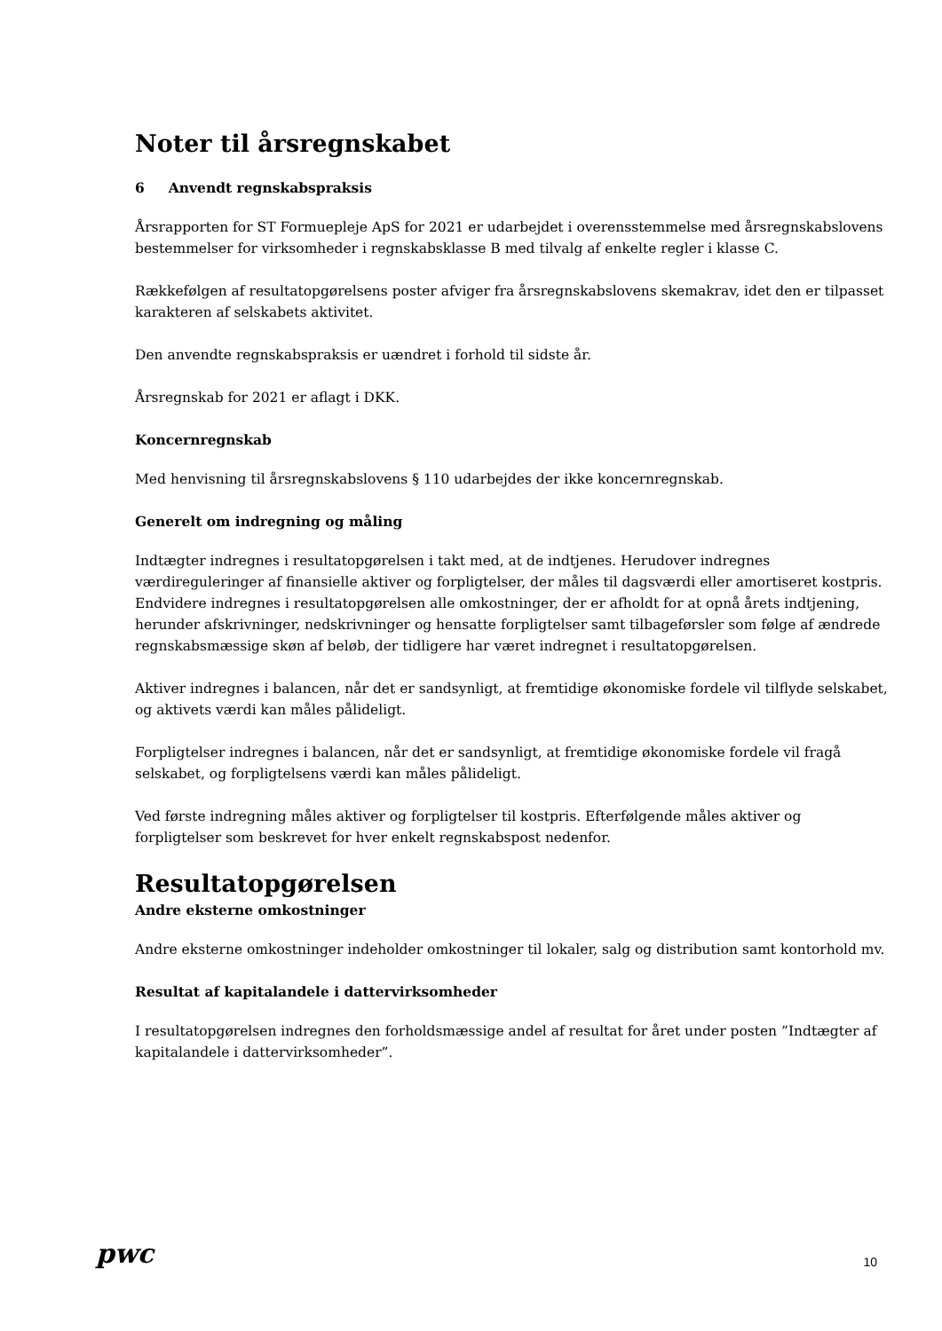Noter til årsregnskabet
6 Anvendt regnskabspraksis
Årsrapporten for ST Formuepleje ApS for 2021 er udarbejdet i overensstemmelse med årsregnskabslovens bestemmelser for virksomheder i regnskabsklasse B med tilvalg af enkelte regler i klasse C.
Rækkefølgen af resultatopgørelsens poster afviger fra årsregnskabslovens skemakrav, idet den er tilpasset karakteren af selskabets aktivitet.
Den anvendte regnskabspraksis er uændret i forhold til sidste år.
Årsregnskab for 2021 er aflagt i DKK.
Koncernregnskab
Med henvisning til årsregnskabslovens § 110 udarbejdes der ikke koncernregnskab.
Generelt om indregning og måling
Indtægter indregnes i resultatopgørelsen i takt med, at de indtjenes. Herudover indregnes værdireguleringer af finansielle aktiver og forpligtelser, der måles til dagsværdi eller amortiseret kostpris. Endvidere indregnes i resultatopgørelsen alle omkostninger, der er afholdt for at opnå årets indtjening, herunder afskrivninger, nedskrivninger og hensatte forpligtelser samt tilbageførsler som følge af ændrede regnskabsmæssige skøn af beløb, der tidligere har været indregnet i resultatopgørelsen.
Aktiver indregnes i balancen, når det er sandsynligt, at fremtidige økonomiske fordele vil tilflyde selskabet, og aktivets værdi kan måles pålideligt.
Forpligtelser indregnes i balancen, når det er sandsynligt, at fremtidige økonomiske fordele vil fragå selskabet, og forpligtelsens værdi kan måles pålideligt.
Ved første indregning måles aktiver og forpligtelser til kostpris. Efterfølgende måles aktiver og forpligtelser som beskrevet for hver enkelt regnskabspost nedenfor.
Resultatopgørelsen
Andre eksterne omkostninger
Andre eksterne omkostninger indeholder omkostninger til lokaler, salg og distribution samt kontorhold mv.
Resultat af kapitalandele i dattervirksomheder
I resultatopgørelsen indregnes den forholdsmæssige andel af resultat for året under posten ”Indtægter af kapitalandele i dattervirksomheder”.
pwc
10